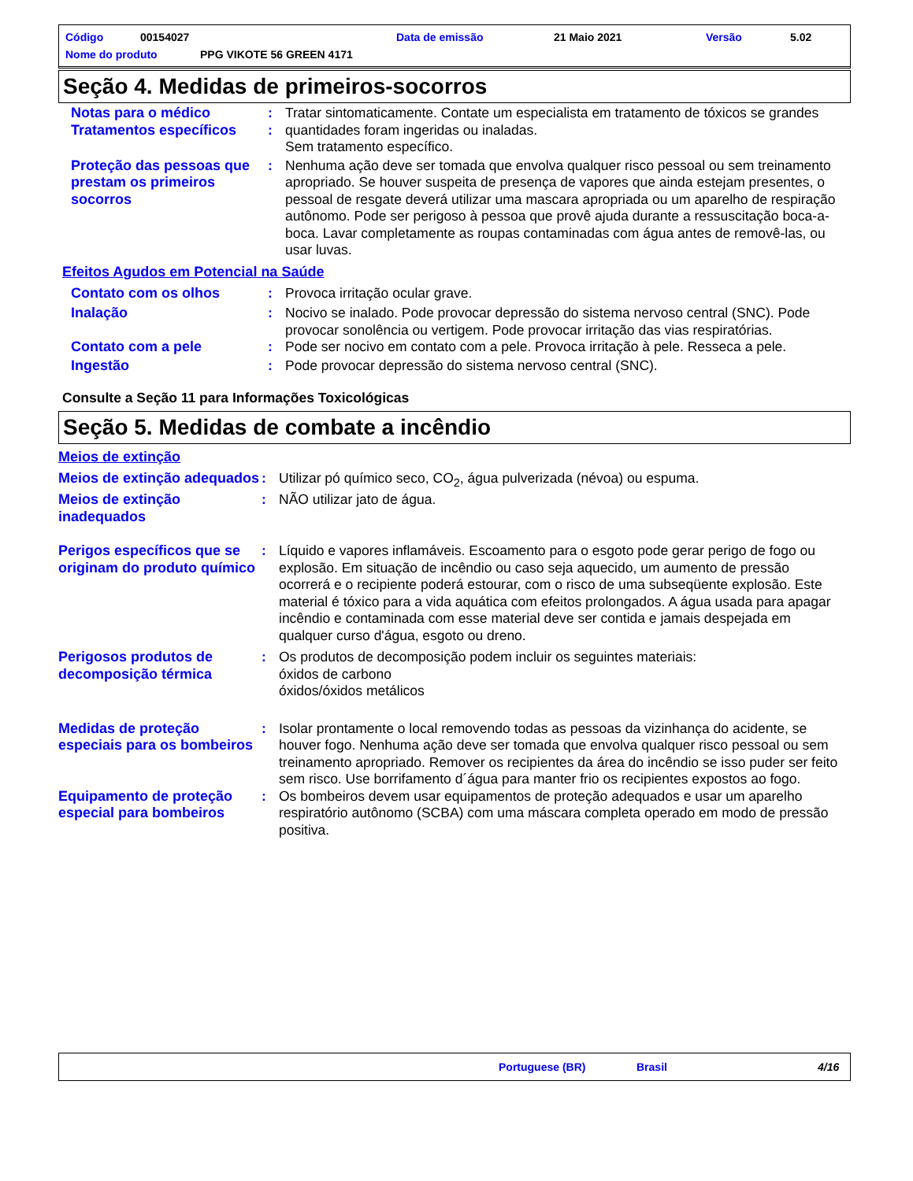Código 00154027 Data de emissão 21 Maio 2021 Versão 5.02
Nome do produto PPG VIKOTE 56 GREEN 4171
Seção 4. Medidas de primeiros-socorros
Notas para o médico
Tratamentos específicos
:
:
Tratar sintomaticamente. Contate um especialista em tratamento de tóxicos se grandes quantidades foram ingeridas ou inaladas.
Sem tratamento específico.
Proteção das pessoas que prestam os primeiros socorros
: Nenhuma ação deve ser tomada que envolva qualquer risco pessoal ou sem treinamento apropriado. Se houver suspeita de presença de vapores que ainda estejam presentes, o pessoal de resgate deverá utilizar uma mascara apropriada ou um aparelho de respiração autônomo. Pode ser perigoso à pessoa que provê ajuda durante a ressuscitação boca-a-boca. Lavar completamente as roupas contaminadas com água antes de removê-las, ou usar luvas.
Efeitos Agudos em Potencial na Saúde
Contato com os olhos : Provoca irritação ocular grave.
Inalação : Nocivo se inalado. Pode provocar depressão do sistema nervoso central (SNC). Pode provocar sonolência ou vertigem. Pode provocar irritação das vias respiratórias.
Contato com a pele : Pode ser nocivo em contato com a pele. Provoca irritação à pele. Resseca a pele.
Ingestão : Pode provocar depressão do sistema nervoso central (SNC).
Consulte a Seção 11 para Informações Toxicológicas
Seção 5. Medidas de combate a incêndio
Meios de extinção
Meios de extinção adequados
: Utilizar pó químico seco, CO<sub>2</sub>, água pulverizada (névoa) ou espuma.
Meios de extinção inadequados
: NÃO utilizar jato de água.
Perigos específicos que se originam do produto químico
: Líquido e vapores inflamáveis. Escoamento para o esgoto pode gerar perigo de fogo ou explosão. Em situação de incêndio ou caso seja aquecido, um aumento de pressão ocorrerá e o recipiente poderá estourar, com o risco de uma subseqüente explosão. Este material é tóxico para a vida aquática com efeitos prolongados. A água usada para apagar incêndio e contaminada com esse material deve ser contida e jamais despejada em qualquer curso d'água, esgoto ou dreno.
Perigosos produtos de decomposição térmica
: Os produtos de decomposição podem incluir os seguintes materiais:
óxidos de carbono
óxidos/óxidos metálicos
Medidas de proteção especiais para os bombeiros
: Isolar prontamente o local removendo todas as pessoas da vizinhança do acidente, se houver fogo. Nenhuma ação deve ser tomada que envolva qualquer risco pessoal ou sem treinamento apropriado. Remover os recipientes da área do incêndio se isso puder ser feito sem risco. Use borrifamento d´água para manter frio os recipientes expostos ao fogo.
Equipamento de proteção especial para bombeiros
: Os bombeiros devem usar equipamentos de proteção adequados e usar um aparelho respiratório autônomo (SCBA) com uma máscara completa operado em modo de pressão positiva.
Portuguese (BR) Brasil 4/16